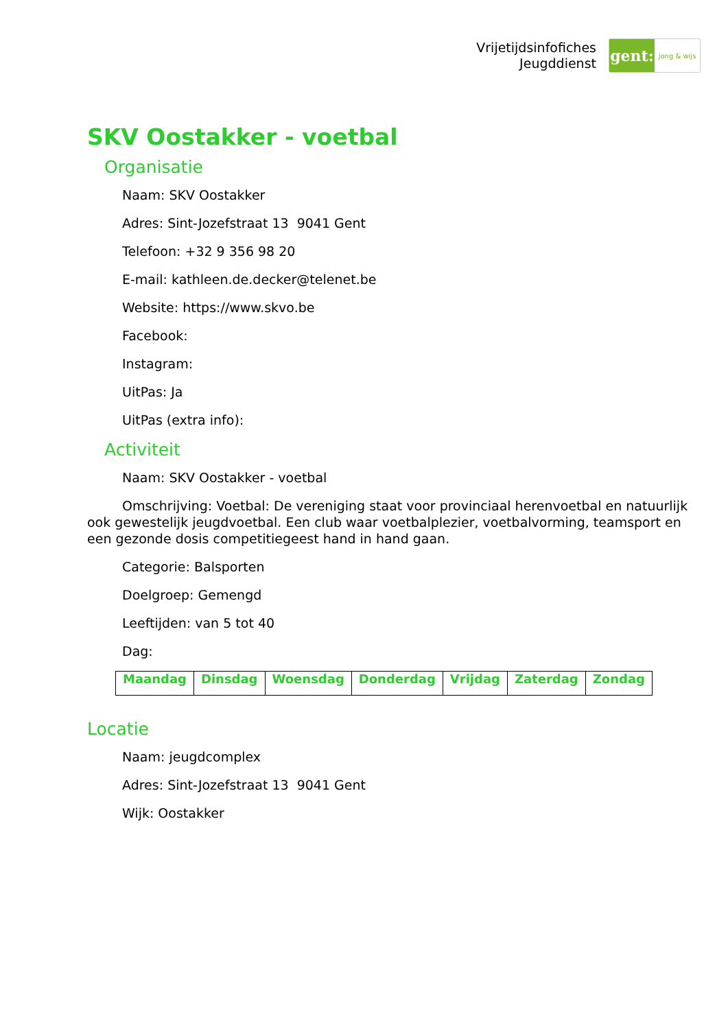Vrijetijdsinfofiches
Jeugddienst
gent:
jong & wijs
SKV Oostakker - voetbal
Organisatie
Naam: SKV Oostakker
Adres: Sint-Jozefstraat 13 9041 Gent
Telefoon: +32 9 356 98 20
E-mail: kathleen.de.decker@telenet.be
Website: https://www.skvo.be
Facebook:
Instagram:
UitPas: Ja
UitPas (extra info):
Activiteit
Naam: SKV Oostakker - voetbal
Omschrijving: Voetbal: De vereniging staat voor provinciaal herenvoetbal en natuurlijk ook gewestelijk jeugdvoetbal. Een club waar voetbalplezier, voetbalvorming, teamsport en een gezonde dosis competitiegeest hand in hand gaan.
Categorie: Balsporten
Doelgroep: Gemengd
Leeftijden: van 5 tot 40
Dag:
| Maandag | Dinsdag | Woensdag | Donderdag | Vrijdag | Zaterdag | Zondag |
| --- | --- | --- | --- | --- | --- | --- |
Locatie
Naam: jeugdcomplex
Adres: Sint-Jozefstraat 13 9041 Gent
Wijk: Oostakker